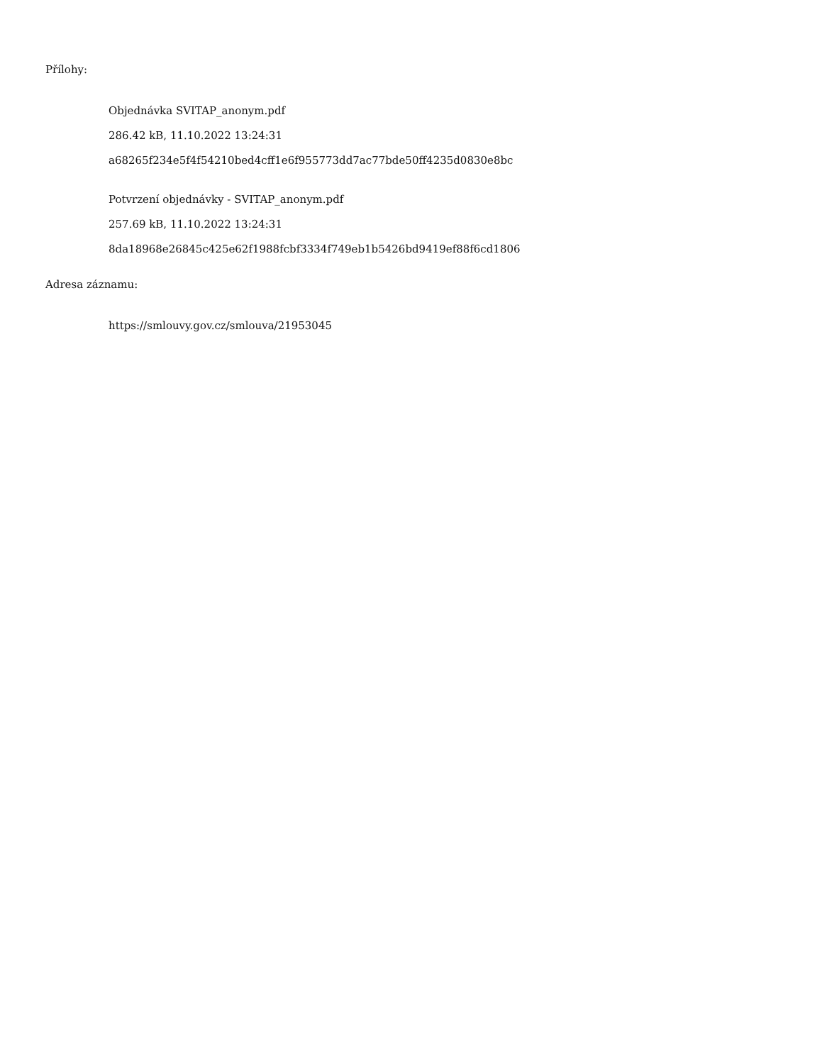Přílohy:
Objednávka SVITAP_anonym.pdf
286.42 kB, 11.10.2022 13:24:31
a68265f234e5f4f54210bed4cff1e6f955773dd7ac77bde50ff4235d0830e8bc
Potvrzení objednávky - SVITAP_anonym.pdf
257.69 kB, 11.10.2022 13:24:31
8da18968e26845c425e62f1988fcbf3334f749eb1b5426bd9419ef88f6cd1806
Adresa záznamu:
https://smlouvy.gov.cz/smlouva/21953045